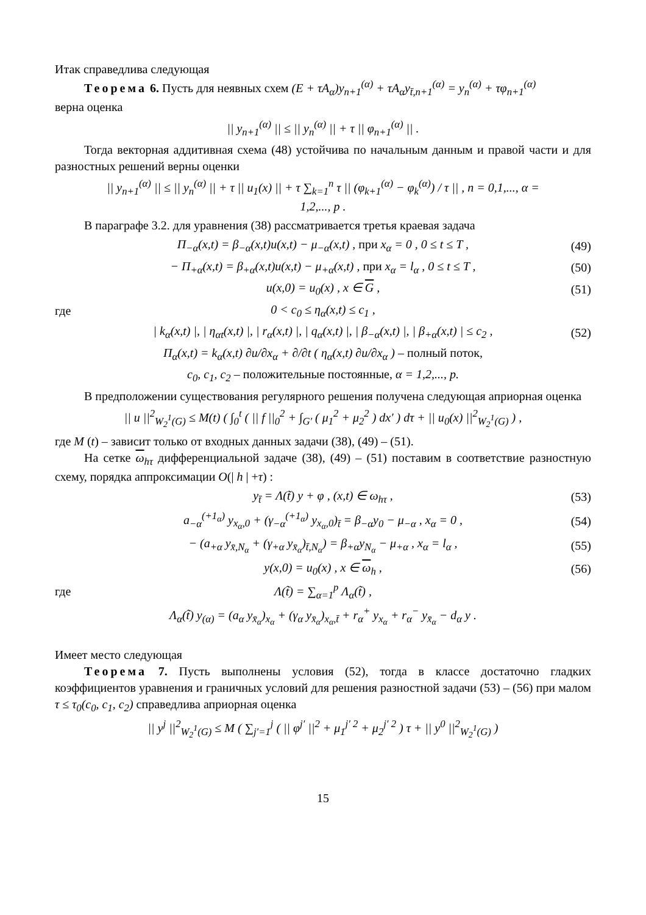Итак справедлива следующая
Теорема 6. Пусть для неявных схем (E + τA<sub>α</sub>)y<sub>n+1</sub><sup>(α)</sup> + τA<sub>α</sub>y<sub>t̄,n+1</sub><sup>(α)</sup> = y<sub>n</sub><sup>(α)</sup> + τφ<sub>n+1</sub><sup>(α)</sup>
верна оценка
|| y<sub>n+1</sub><sup>(α)</sup> || ≤ || y<sub>n</sub><sup>(α)</sup> || + τ || φ<sub>n+1</sub><sup>(α)</sup> || .
Тогда векторная аддитивная схема (48) устойчива по начальным данным и правой части и для разностных решений верны оценки
|| y<sub>n+1</sub><sup>(α)</sup> || ≤ || y<sub>n</sub><sup>(α)</sup> || + τ || u<sub>1</sub>(x) || + τ ∑<sub>k=1</sub><sup>n</sup> τ || (φ<sub>k+1</sub><sup>(α)</sup> − φ<sub>k</sub><sup>(α)</sup>) / τ || , n = 0,1,..., α = 1,2,..., p .
В параграфе 3.2. для уравнения (38) рассматривается третья краевая задача
Π<sub>−α</sub>(x,t) = β<sub>−α</sub>(x,t)u(x,t) − μ<sub>−α</sub>(x,t) , при x<sub>α</sub> = 0 , 0 ≤ t ≤ T , (49)
− Π<sub>+α</sub>(x,t) = β<sub>+α</sub>(x,t)u(x,t) − μ<sub>+α</sub>(x,t) , при x<sub>α</sub> = l<sub>α</sub> , 0 ≤ t ≤ T , (50)
u(x,0) = u<sub>0</sub>(x) , x ∈ G , (51)
где 0 < c<sub>0</sub> ≤ η<sub>α</sub>(x,t) ≤ c<sub>1</sub> ,
| k<sub>α</sub>(x,t) |, | η<sub>αt</sub>(x,t) |, | r<sub>α</sub>(x,t) |, | q<sub>α</sub>(x,t) |, | β<sub>−α</sub>(x,t) |, | β<sub>+α</sub>(x,t) | ≤ c<sub>2</sub> , (52)
Π<sub>α</sub>(x,t) = k<sub>α</sub>(x,t) ∂u/∂x<sub>α</sub> + ∂/∂t ( η<sub>α</sub>(x,t) ∂u/∂x<sub>α</sub> ) – полный поток,
c<sub>0</sub>, c<sub>1</sub>, c<sub>2</sub> – положительные постоянные, α = 1,2,..., p.
В предположении существования регулярного решения получена следующая априорная оценка
|| u ||<sup>2</sup><sub>W<sub>2</sub><sup>1</sup>(G)</sub> ≤ M(t) ( ∫<sub>0</sub><sup>t</sup> ( || f ||<sub>0</sub><sup>2</sup> + ∫<sub>G′</sub> ( μ<sub>1</sub><sup>2</sup> + μ<sub>2</sub><sup>2</sup> ) dx′ ) dτ + || u<sub>0</sub>(x) ||<sup>2</sup><sub>W<sub>2</sub><sup>1</sup>(G)</sub> ) ,
где M (t) – зависит только от входных данных задачи (38), (49) – (51).
На сетке ω<sub>hτ</sub> дифференциальной задаче (38), (49) – (51) поставим в соответствие разностную схему, порядка аппроксимации O(| h | +τ) :
y<sub>t̄</sub> = Λ(t̃) y + φ , (x,t) ∈ ω<sub>hτ</sub> , (53)
a<sub>−α</sub><sup>(+1<sub>α</sub>)</sup> y<sub>x<sub>α</sub>,0</sub> + (γ<sub>−α</sub><sup>(+1<sub>α</sub>)</sup> y<sub>x<sub>α</sub>,0</sub>)<sub>t̄</sub> = β<sub>−α</sub>y<sub>0</sub> − μ<sub>−α</sub> , x<sub>α</sub> = 0 , (54)
− (a<sub>+α</sub> y<sub>x̄,N<sub>α</sub></sub> + (γ<sub>+α</sub> y<sub>x̄<sub>α</sub></sub>)<sub>t̄,N<sub>α</sub></sub>) = β<sub>+α</sub>y<sub>N<sub>α</sub></sub> − μ<sub>+α</sub> , x<sub>α</sub> = l<sub>α</sub> , (55)
y(x,0) = u<sub>0</sub>(x) , x ∈ ω<sub>h</sub> , (56)
где Λ(t̃) = ∑<sub>α=1</sub><sup>p</sup> Λ<sub>α</sub>(t̃) ,
Λ<sub>α</sub>(t̃) y<sub>(α)</sub> = (a<sub>α</sub> y<sub>x̄<sub>α</sub></sub>)<sub>x<sub>α</sub></sub> + (γ<sub>α</sub> y<sub>x̄<sub>α</sub></sub>)<sub>x<sub>α</sub>,t̄</sub> + r<sub>α</sub><sup>+</sup> y<sub>x<sub>α</sub></sub> + r<sub>α</sub><sup>−</sup> y<sub>x̄<sub>α</sub></sub> − d<sub>α</sub> y .
Имеет место следующая
Теорема 7. Пусть выполнены условия (52), тогда в классе достаточно гладких коэффициентов уравнения и граничных условий для решения разностной задачи (53) – (56) при малом τ ≤ τ<sub>0</sub>(c<sub>0</sub>, c<sub>1</sub>, c<sub>2</sub>) справедлива априорная оценка
|| y<sup>j</sup> ||<sup>2</sup><sub>W<sub>2</sub><sup>1</sup>(G)</sub> ≤ M ( ∑<sub>j′=1</sub><sup>j</sup> ( || φ<sup>j′</sup> ||<sup>2</sup> + μ<sub>1</sub><sup>j′ 2</sup> + μ<sub>2</sub><sup>j′ 2</sup> ) τ + || y<sup>0</sup> ||<sup>2</sup><sub>W<sub>2</sub><sup>1</sup>(G)</sub> )
15